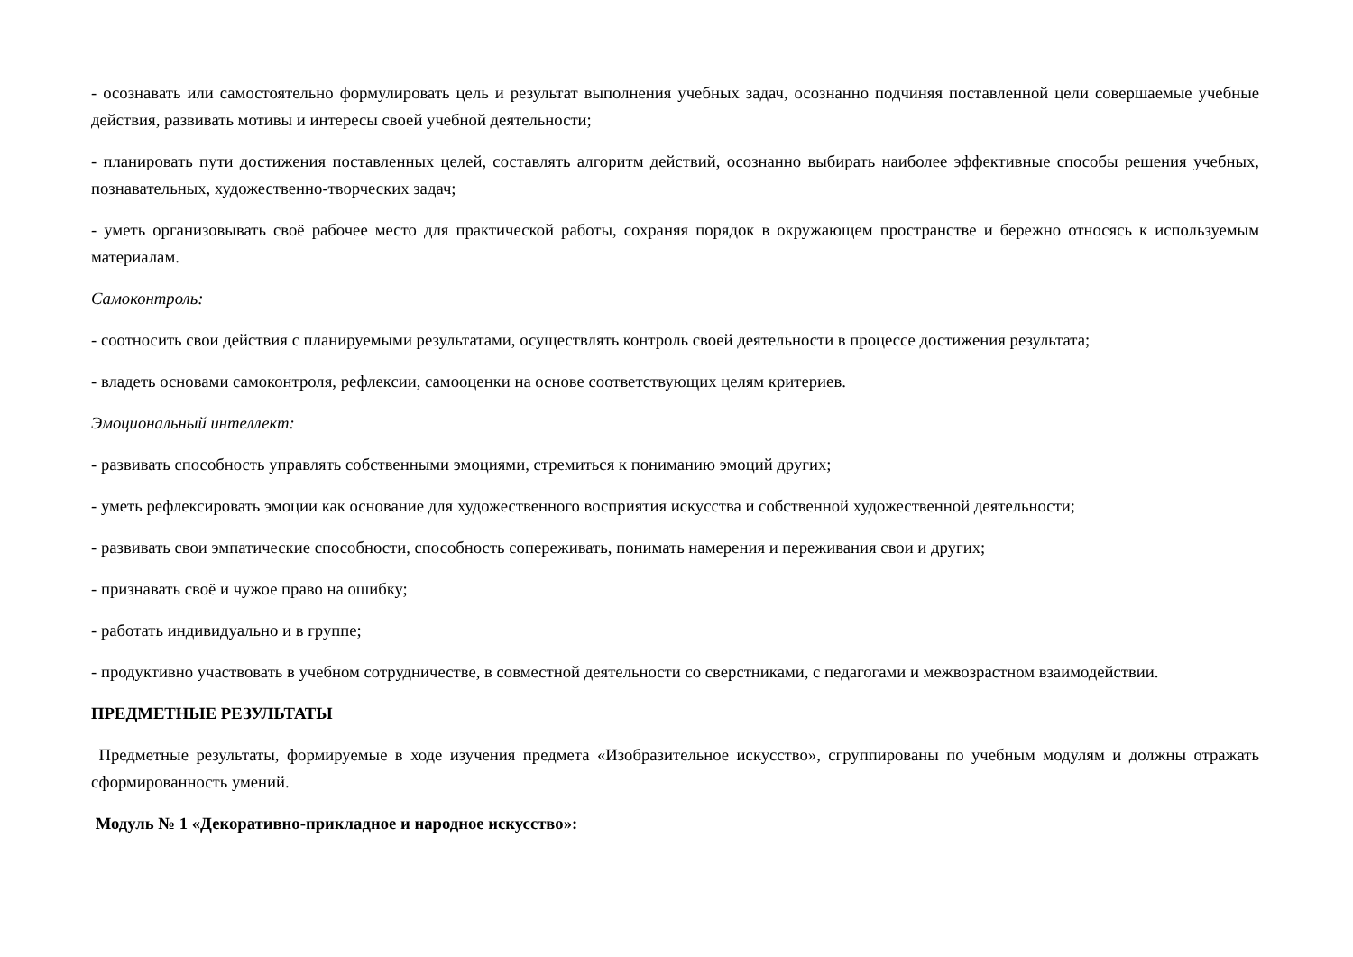- осознавать или самостоятельно формулировать цель и результат выполнения учебных задач, осознанно подчиняя поставленной цели совершаемые учебные действия, развивать мотивы и интересы своей учебной деятельности;
- планировать пути достижения поставленных целей, составлять алгоритм действий, осознанно выбирать наиболее эффективные способы решения учебных, познавательных, художественно-творческих задач;
- уметь организовывать своё рабочее место для практической работы, сохраняя порядок в окружающем пространстве и бережно относясь к используемым материалам.
Самоконтроль:
- соотносить свои действия с планируемыми результатами, осуществлять контроль своей деятельности в процессе достижения результата;
- владеть основами самоконтроля, рефлексии, самооценки на основе соответствующих целям критериев.
Эмоциональный интеллект:
- развивать способность управлять собственными эмоциями, стремиться к пониманию эмоций других;
- уметь рефлексировать эмоции как основание для художественного восприятия искусства и собственной художественной деятельности;
- развивать свои эмпатические способности, способность сопереживать, понимать намерения и переживания свои и других;
- признавать своё и чужое право на ошибку;
- работать индивидуально и в группе;
- продуктивно участвовать в учебном сотрудничестве, в совместной деятельности со сверстниками, с педагогами и межвозрастном взаимодействии.
ПРЕДМЕТНЫЕ РЕЗУЛЬТАТЫ
Предметные результаты, формируемые в ходе изучения предмета «Изобразительное искусство», сгруппированы по учебным модулям и должны отражать сформированность умений.
Модуль № 1 «Декоративно-прикладное и народное искусство»: